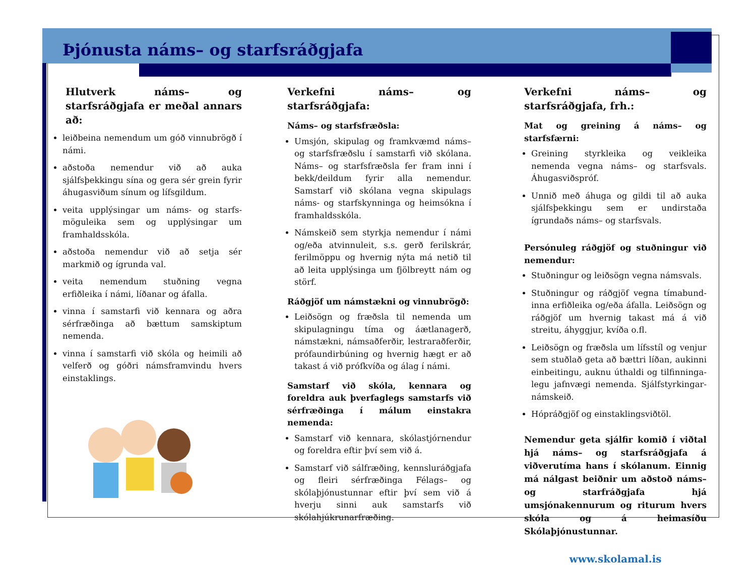Þjónusta náms– og starfsráðgjafa
Hlutverk náms– og starfsráðgjafa er meðal annars að:
leiðbeina nemendum um góð vinnubrögð í námi.
aðstoða nemendur við að auka sjálfsþekkingu sína og gera sér grein fyrir áhugasviðum sínum og lífsgildum.
veita upplýsingar um náms- og starfs-möguleika sem og upplýsingar um framhaldsskóla.
aðstoða nemendur við að setja sér markmið og ígrunda val.
veita nemendum stuðning vegna erfiðleika í námi, líðanar og áfalla.
vinna í samstarfi við kennara og aðra sérfræðinga að bættum samskiptum nemenda.
vinna í samstarfi við skóla og heimili að velferð og góðri námsframvindu hvers einstaklings.
Verkefni náms– og starfsráðgjafa:
Náms– og starfsfræðsla:
Umsjón, skipulag og framkvæmd náms– og starfsfræðslu í samstarfi við skólana. Náms– og starfsfræðsla fer fram inni í bekk/deildum fyrir alla nemendur. Samstarf við skólana vegna skipulags náms- og starfskynninga og heimsókna í framhaldsskóla.
Námskeið sem styrkja nemendur í námi og/eða atvinnuleit, s.s. gerð ferilskrár, ferilmöppu og hvernig nýta má netið til að leita upplýsinga um fjölbreytt nám og störf.
Ráðgjöf um námstækni og vinnubrögð:
Leiðsögn og fræðsla til nemenda um skipulagningu tíma og áætlanagerð, námstækni, námsaðferðir, lestraraðferðir, prófaundirbúning og hvernig hægt er að takast á við prófkvíða og álag í námi.
Samstarf við skóla, kennara og foreldra auk þverfaglegs samstarfs við sérfræðinga í málum einstakra nemenda:
Samstarf við kennara, skólastjórnendur og foreldra eftir því sem við á.
Samstarf við sálfræðing, kennsluráðgjafa og fleiri sérfræðinga Félags– og skólaþjónustunnar eftir því sem við á hverju sinni auk samstarfs við skólahjúkrunarfræðing.
Verkefni náms– og starfsráðgjafa, frh.:
Mat og greining á náms– og starfsfærni:
Greining styrkleika og veikleika nemenda vegna náms– og starfsvals. Áhugasviðspróf.
Unnið með áhuga og gildi til að auka sjálfsþekkingu sem er undirstaða ígrundaðs náms– og starfsvals.
Persónuleg ráðgjöf og stuðningur við nemendur:
Stuðningur og leiðsögn vegna námsvals.
Stuðningur og ráðgjöf vegna tímabund-inna erfiðleika og/eða áfalla. Leiðsögn og ráðgjöf um hvernig takast má á við streitu, áhyggjur, kvíða o.fl.
Leiðsögn og fræðsla um lífsstíl og venjur sem stuðlað geta að bættri líðan, aukinni einbeitingu, auknu úthaldi og tilfinninga-legu jafnvægi nemenda. Sjálfstyrkingar-námskeið.
Hópráðgjöf og einstaklingsviðtöl.
Nemendur geta sjálfir komið í viðtal hjá náms– og starfsráðgjafa á viðverutíma hans í skólanum. Einnig má nálgast beiðnir um aðstoð náms– og starfráðgjafa hjá umsjónakennurum og riturum hvers skóla og á heimasíðu Skólaþjónustunnar.
www.skolamal.is